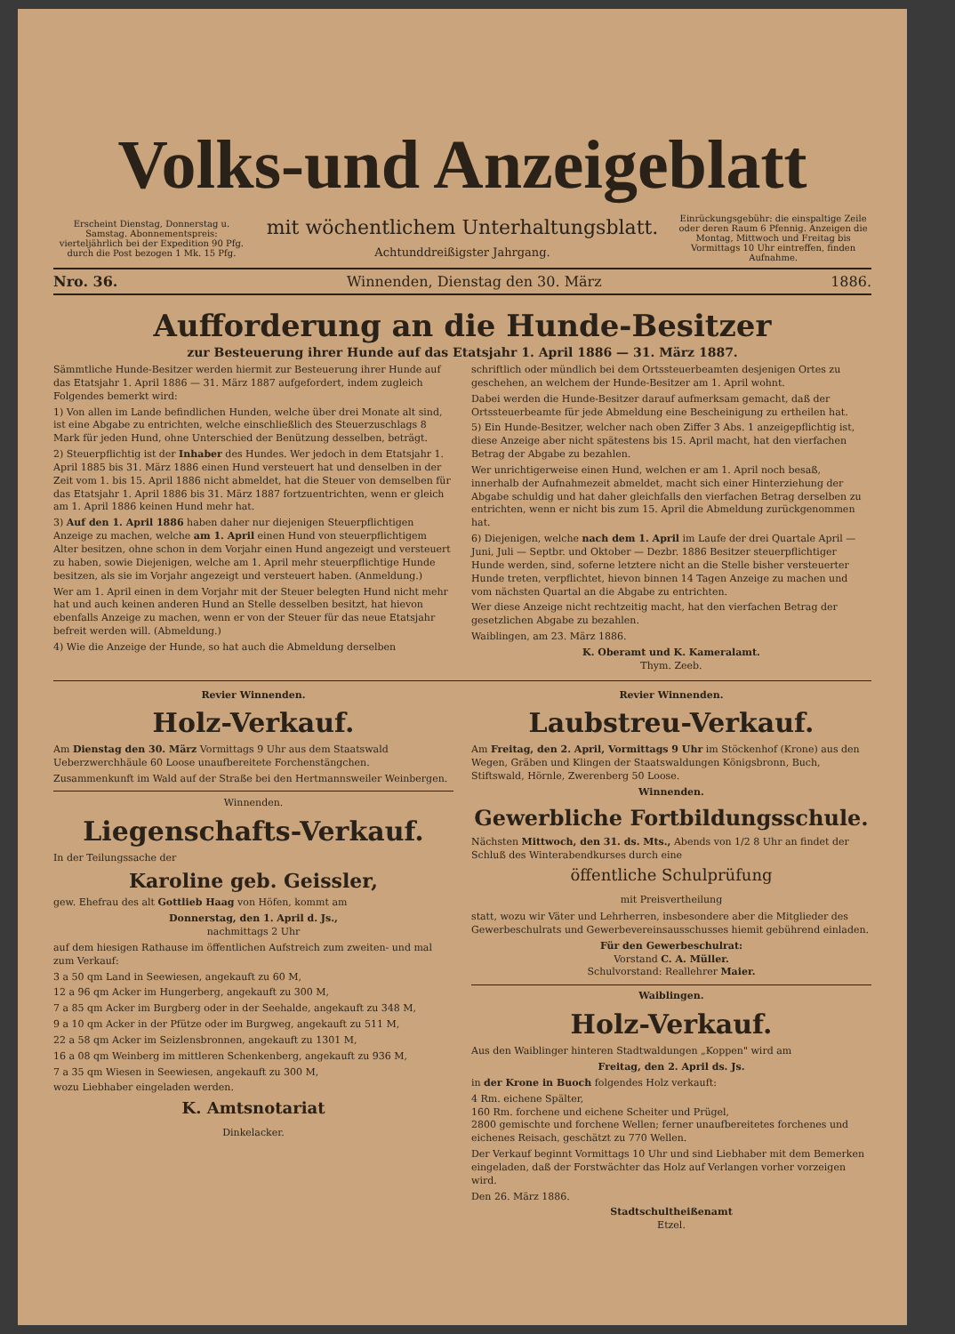Volks-und Anzeigeblatt
Erscheint Dienstag, Donnerstag u. Samstag. Abonnementspreis: vierteljährlich bei der Expedition 90 Pfg. durch die Post bezogen 1 Mk. 15 Pfg.
mit wöchentlichem Unterhaltungsblatt.
Achtunddreißigster Jahrgang.
Einrückungsgebühr: die einspaltige Zeile oder deren Raum 6 Pfennig. Anzeigen die Montag, Mittwoch und Freitag bis Vormittags 10 Uhr eintreffen, finden Aufnahme.
Nro. 36. Winnenden, Dienstag den 30. März 1886.
Aufforderung an die Hunde-Besitzer
zur Besteuerung ihrer Hunde auf das Etatsjahr 1. April 1886 — 31. März 1887.
Sämmtliche Hunde-Besitzer werden hiermit zur Besteuerung ihrer Hunde auf das Etatsjahr 1. April 1886 — 31. März 1887 aufgefordert, indem zugleich Folgendes bemerkt wird:
1) Von allen im Lande befindlichen Hunden, welche über drei Monate alt sind, ist eine Abgabe zu entrichten, welche einschließlich des Steuerzuschlags 8 Mark für jeden Hund, ohne Unterschied der Benützung desselben, beträgt.
2) Steuerpflichtig ist der Inhaber des Hundes. Wer jedoch in dem Etatsjahr 1. April 1885 bis 31. März 1886 einen Hund versteuert hat und denselben in der Zeit vom 1. bis 15. April 1886 nicht abmeldet, hat die Steuer von demselben für das Etatsjahr 1. April 1886 bis 31. März 1887 fortzuentrichten, wenn er gleich am 1. April 1886 keinen Hund mehr hat.
3) Auf den 1. April 1886 haben daher nur diejenigen Steuerpflichtigen Anzeige zu machen, welche am 1. April einen Hund von steuerpflichtigem Alter besitzen, ohne schon in dem Vorjahr einen Hund angezeigt und versteuert zu haben, sowie Diejenigen, welche am 1. April mehr steuerpflichtige Hunde besitzen, als sie im Vorjahr angezeigt und versteuert haben. (Anmeldung.)
Wer am 1. April einen in dem Vorjahr mit der Steuer belegten Hund nicht mehr hat und auch keinen anderen Hund an Stelle desselben besitzt, hat hievon ebenfalls Anzeige zu machen, wenn er von der Steuer für das neue Etatsjahr befreit werden will. (Abmeldung.)
4) Wie die Anzeige der Hunde, so hat auch die Abmeldung derselben
schriftlich oder mündlich bei dem Ortssteuerbeamten desjenigen Ortes zu geschehen, an welchem der Hunde-Besitzer am 1. April wohnt.
Dabei werden die Hunde-Besitzer darauf aufmerksam gemacht, daß der Ortssteuerbeamte für jede Abmeldung eine Bescheinigung zu ertheilen hat.
5) Ein Hunde-Besitzer, welcher nach oben Ziffer 3 Abs. 1 anzeigepflichtig ist, diese Anzeige aber nicht spätestens bis 15. April macht, hat den vierfachen Betrag der Abgabe zu bezahlen.
Wer unrichtigerweise einen Hund, welchen er am 1. April noch besaß, innerhalb der Aufnahmezeit abmeldet, macht sich einer Hinterziehung der Abgabe schuldig und hat daher gleichfalls den vierfachen Betrag derselben zu entrichten, wenn er nicht bis zum 15. April die Abmeldung zurückgenommen hat.
6) Diejenigen, welche nach dem 1. April im Laufe der drei Quartale April — Juni, Juli — Septbr. und Oktober — Dezbr. 1886 Besitzer steuerpflichtiger Hunde werden, sind, soferne letztere nicht an die Stelle bisher versteuerter Hunde treten, verpflichtet, hievon binnen 14 Tagen Anzeige zu machen und vom nächsten Quartal an die Abgabe zu entrichten.
Wer diese Anzeige nicht rechtzeitig macht, hat den vierfachen Betrag der gesetzlichen Abgabe zu bezahlen.
Waiblingen, am 23. März 1886.
K. Oberamt und K. Kameralamt.
Thym. Zeeb.
Revier Winnenden.
Holz-Verkauf.
Am Dienstag den 30. März Vormittags 9 Uhr aus dem Staatswald Ueberzwerchhäule 60 Loose unaufbereitete Forchenstängchen.
Zusammenkunft im Wald auf der Straße bei den Hertmannsweiler Weinbergen.
Winnenden.
Liegenschafts-Verkauf.
In der Teilungssache der
Karoline geb. Geissler,
gew. Ehefrau des alt Gottlieb Haag von Höfen, kommt am
Donnerstag, den 1. April d. Js.,
nachmittags 2 Uhr
auf dem hiesigen Rathause im öffentlichen Aufstreich zum zweiten- und mal zum Verkauf:
3 a 50 qm Land in Seewiesen, angekauft zu 60 M,
12 a 96 qm Acker im Hungerberg, angekauft zu 300 M,
7 a 85 qm Acker im Burgberg oder in der Seehalde, angekauft zu 348 M,
9 a 10 qm Acker in der Pfütze oder im Burgweg, angekauft zu 511 M,
22 a 58 qm Acker im Seizlensbronnen, angekauft zu 1301 M,
16 a 08 qm Weinberg im mittleren Schenkenberg, angekauft zu 936 M,
7 a 35 qm Wiesen in Seewiesen, angekauft zu 300 M,
wozu Liebhaber eingeladen werden.
K. Amtsnotariat
Dinkelacker.
Revier Winnenden.
Laubstreu-Verkauf.
Am Freitag, den 2. April, Vormittags 9 Uhr im Stöckenhof (Krone) aus den Wegen, Gräben und Klingen der Staatswaldungen Königsbronn, Buch, Stiftswald, Hörnle, Zwerenberg 50 Loose.
Winnenden.
Gewerbliche Fortbildungsschule.
Nächsten Mittwoch, den 31. ds. Mts., Abends von 1/2 8 Uhr an findet der Schluß des Winterabendkurses durch eine
öffentliche Schulprüfung
mit Preisvertheilung
statt, wozu wir Väter und Lehrherren, insbesondere aber die Mitglieder des Gewerbeschulrats und Gewerbevereinsausschusses hiemit gebührend einladen.
Für den Gewerbeschulrat:
Vorstand C. A. Müller.
Schulvorstand: Reallehrer Maier.
Waiblingen.
Holz-Verkauf.
Aus den Waiblinger hinteren Stadtwaldungen „Koppen" wird am
Freitag, den 2. April ds. Js.
in der Krone in Buoch folgendes Holz verkauft:
4 Rm. eichene Spälter,
160 Rm. forchene und eichene Scheiter und Prügel,
2800 gemischte und forchene Wellen; ferner unaufbereitetes forchenes und eichenes Reisach, geschätzt zu 770 Wellen.
Der Verkauf beginnt Vormittags 10 Uhr und sind Liebhaber mit dem Bemerken eingeladen, daß der Forstwächter das Holz auf Verlangen vorher vorzeigen wird.
Den 26. März 1886.
Stadtschultheißenamt
Etzel.